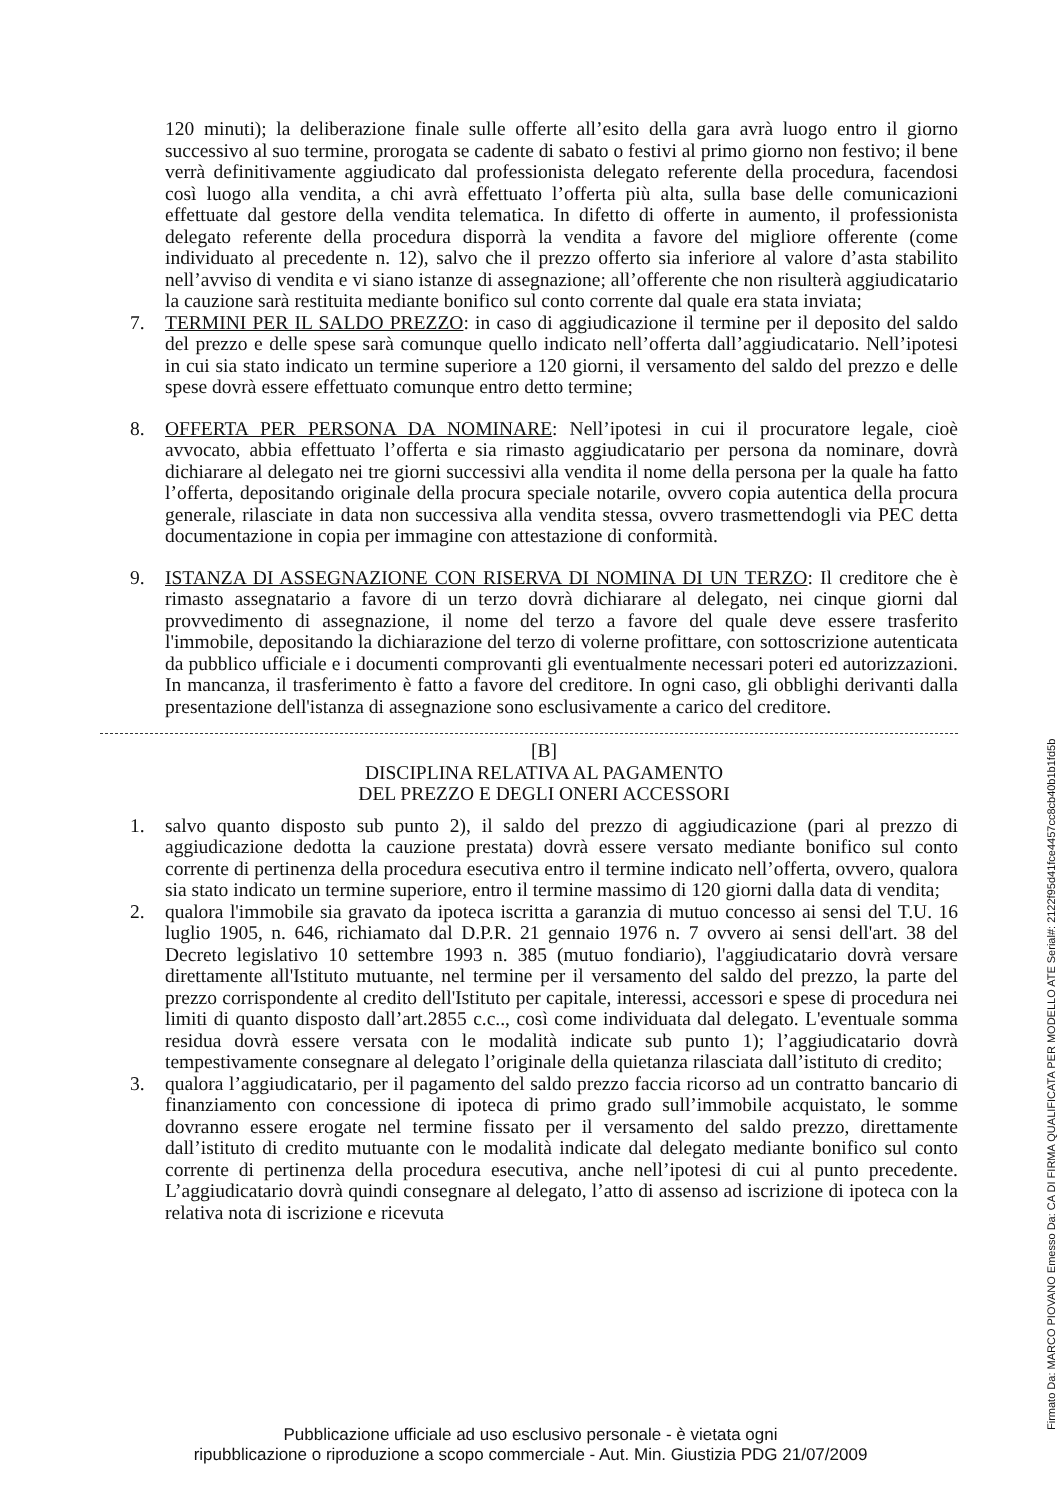120 minuti); la deliberazione finale sulle offerte all’esito della gara avrà luogo entro il giorno successivo al suo termine, prorogata se cadente di sabato o festivi al primo giorno non festivo; il bene verrà definitivamente aggiudicato dal professionista delegato referente della procedura, facendosi così luogo alla vendita, a chi avrà effettuato l’offerta più alta, sulla base delle comunicazioni effettuate dal gestore della vendita telematica. In difetto di offerte in aumento, il professionista delegato referente della procedura disporrà la vendita a favore del migliore offerente (come individuato al precedente n. 12), salvo che il prezzo offerto sia inferiore al valore d’asta stabilito nell’avviso di vendita e vi siano istanze di assegnazione; all’offerente che non risulterà aggiudicatario la cauzione sarà restituita mediante bonifico sul conto corrente dal quale era stata inviata;
7. TERMINI PER IL SALDO PREZZO: in caso di aggiudicazione il termine per il deposito del saldo del prezzo e delle spese sarà comunque quello indicato nell’offerta dall’aggiudicatario. Nell’ipotesi in cui sia stato indicato un termine superiore a 120 giorni, il versamento del saldo del prezzo e delle spese dovrà essere effettuato comunque entro detto termine;
8. OFFERTA PER PERSONA DA NOMINARE: Nell’ipotesi in cui il procuratore legale, cioè avvocato, abbia effettuato l’offerta e sia rimasto aggiudicatario per persona da nominare, dovrà dichiarare al delegato nei tre giorni successivi alla vendita il nome della persona per la quale ha fatto l’offerta, depositando originale della procura speciale notarile, ovvero copia autentica della procura generale, rilasciate in data non successiva alla vendita stessa, ovvero trasmettendogli via PEC detta documentazione in copia per immagine con attestazione di conformità.
9. ISTANZA DI ASSEGNAZIONE CON RISERVA DI NOMINA DI UN TERZO: Il creditore che è rimasto assegnatario a favore di un terzo dovrà dichiarare al delegato, nei cinque giorni dal provvedimento di assegnazione, il nome del terzo a favore del quale deve essere trasferito l'immobile, depositando la dichiarazione del terzo di volerne profittare, con sottoscrizione autenticata da pubblico ufficiale e i documenti comprovanti gli eventualmente necessari poteri ed autorizzazioni. In mancanza, il trasferimento è fatto a favore del creditore. In ogni caso, gli obblighi derivanti dalla presentazione dell'istanza di assegnazione sono esclusivamente a carico del creditore.
[B]
DISCIPLINA RELATIVA AL PAGAMENTO
DEL PREZZO E DEGLI ONERI ACCESSORI
1. salvo quanto disposto sub punto 2), il saldo del prezzo di aggiudicazione (pari al prezzo di aggiudicazione dedotta la cauzione prestata) dovrà essere versato mediante bonifico sul conto corrente di pertinenza della procedura esecutiva entro il termine indicato nell’offerta, ovvero, qualora sia stato indicato un termine superiore, entro il termine massimo di 120 giorni dalla data di vendita;
2. qualora l'immobile sia gravato da ipoteca iscritta a garanzia di mutuo concesso ai sensi del T.U. 16 luglio 1905, n. 646, richiamato dal D.P.R. 21 gennaio 1976 n. 7 ovvero ai sensi dell'art. 38 del Decreto legislativo 10 settembre 1993 n. 385 (mutuo fondiario), l'aggiudicatario dovrà versare direttamente all'Istituto mutuante, nel termine per il versamento del saldo del prezzo, la parte del prezzo corrispondente al credito dell'Istituto per capitale, interessi, accessori e spese di procedura nei limiti di quanto disposto dall’art.2855 c.c.., così come individuata dal delegato. L'eventuale somma residua dovrà essere versata con le modalità indicate sub punto 1); l’aggiudicatario dovrà tempestivamente consegnare al delegato l’originale della quietanza rilasciata dall’istituto di credito;
3. qualora l’aggiudicatario, per il pagamento del saldo prezzo faccia ricorso ad un contratto bancario di finanziamento con concessione di ipoteca di primo grado sull’immobile acquistato, le somme dovranno essere erogate nel termine fissato per il versamento del saldo prezzo, direttamente dall’istituto di credito mutuante con le modalità indicate dal delegato mediante bonifico sul conto corrente di pertinenza della procedura esecutiva, anche nell’ipotesi di cui al punto precedente. L’aggiudicatario dovrà quindi consegnare al delegato, l’atto di assenso ad iscrizione di ipoteca con la relativa nota di iscrizione e ricevuta
Pubblicazione ufficiale ad uso esclusivo personale - è vietata ogni
ripubblicazione o riproduzione a scopo commerciale - Aut. Min. Giustizia PDG 21/07/2009
Firmato Da: MARCO PIOVANO Emesso Da: CA DI FIRMA QUALIFICATA PER MODELLO ATE Serial#: 2122f95d41fce4457cc8cb40b1b1fd5b